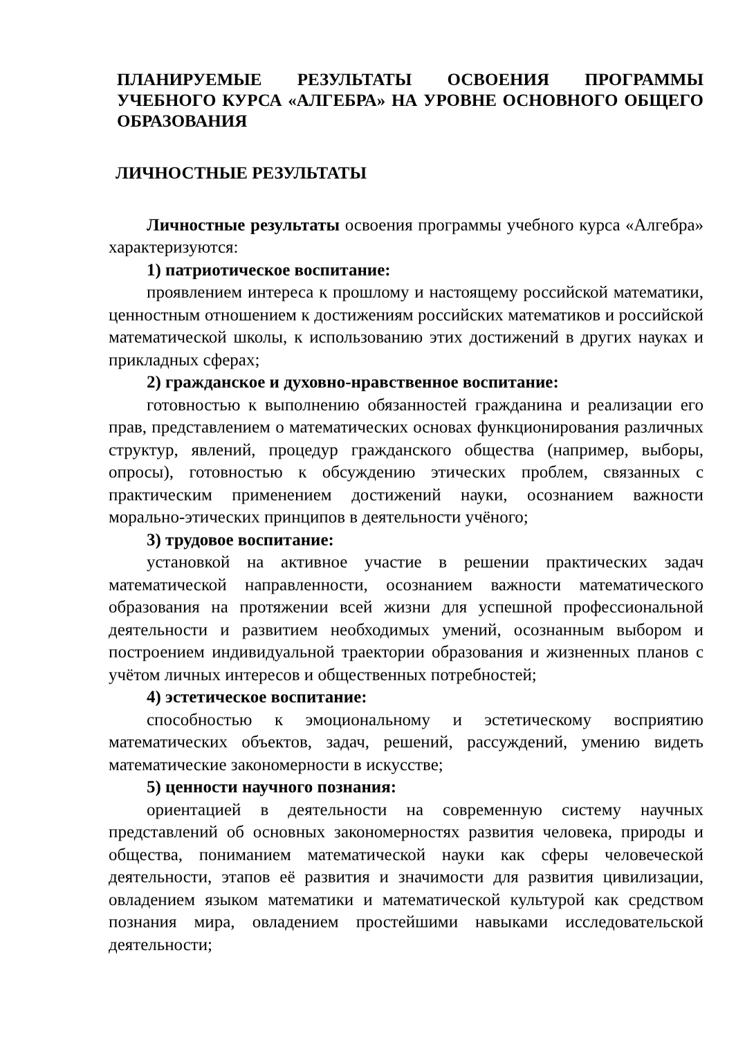ПЛАНИРУЕМЫЕ РЕЗУЛЬТАТЫ ОСВОЕНИЯ ПРОГРАММЫ УЧЕБНОГО КУРСА «АЛГЕБРА» НА УРОВНЕ ОСНОВНОГО ОБЩЕГО ОБРАЗОВАНИЯ
ЛИЧНОСТНЫЕ РЕЗУЛЬТАТЫ
Личностные результаты освоения программы учебного курса «Алгебра» характеризуются:
1) патриотическое воспитание:
проявлением интереса к прошлому и настоящему российской математики, ценностным отношением к достижениям российских математиков и российской математической школы, к использованию этих достижений в других науках и прикладных сферах;
2) гражданское и духовно-нравственное воспитание:
готовностью к выполнению обязанностей гражданина и реализации его прав, представлением о математических основах функционирования различных структур, явлений, процедур гражданского общества (например, выборы, опросы), готовностью к обсуждению этических проблем, связанных с практическим применением достижений науки, осознанием важности морально-этических принципов в деятельности учёного;
3) трудовое воспитание:
установкой на активное участие в решении практических задач математической направленности, осознанием важности математического образования на протяжении всей жизни для успешной профессиональной деятельности и развитием необходимых умений, осознанным выбором и построением индивидуальной траектории образования и жизненных планов с учётом личных интересов и общественных потребностей;
4) эстетическое воспитание:
способностью к эмоциональному и эстетическому восприятию математических объектов, задач, решений, рассуждений, умению видеть математические закономерности в искусстве;
5) ценности научного познания:
ориентацией в деятельности на современную систему научных представлений об основных закономерностях развития человека, природы и общества, пониманием математической науки как сферы человеческой деятельности, этапов её развития и значимости для развития цивилизации, овладением языком математики и математической культурой как средством познания мира, овладением простейшими навыками исследовательской деятельности;